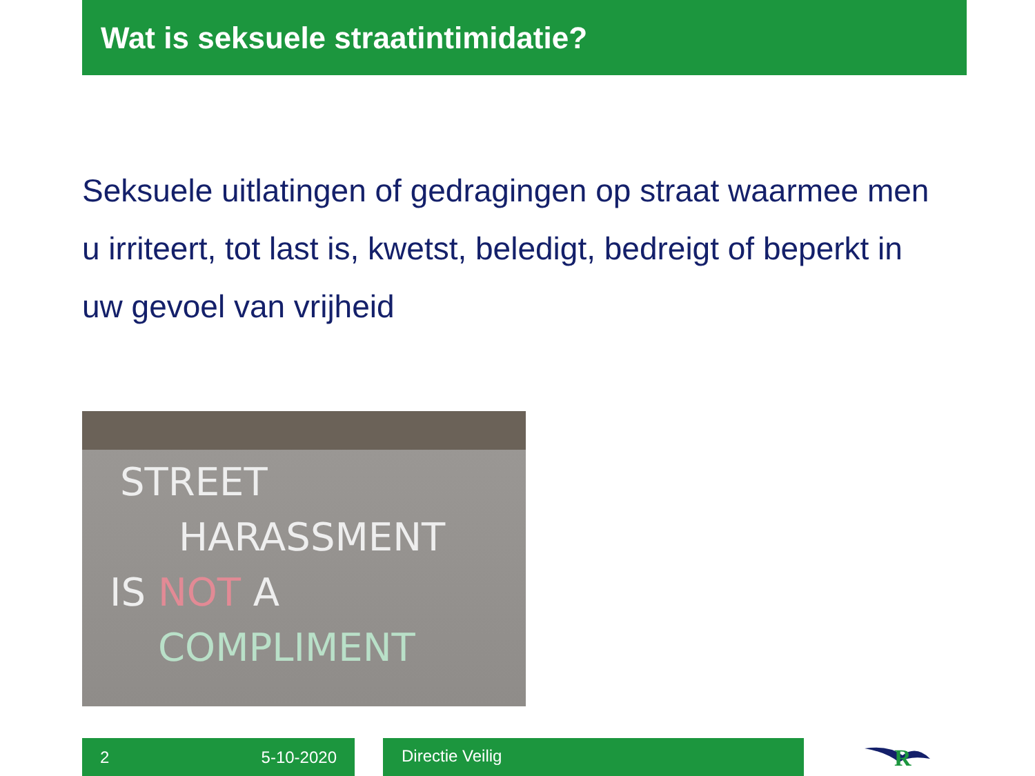Wat is seksuele straatintimidatie?
Seksuele uitlatingen of gedragingen op straat waarmee men u irriteert, tot last is, kwetst, beledigt, bedreigt of beperkt in uw gevoel van vrijheid
STREET
HARASSMENT
IS NOT A
COMPLIMENT
2 5-10-2020 Directie Veilig
R